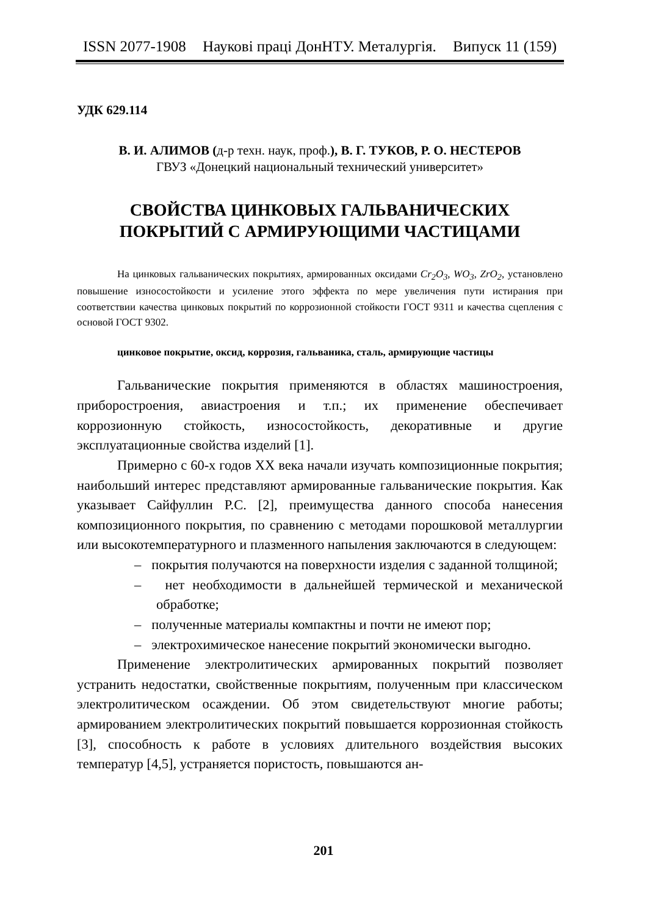ISSN 2077-1908 Наукові праці ДонНТУ. Металургія. Випуск 11 (159)
УДК 629.114
В. И. АЛИМОВ (д-р техн. наук, проф.), В. Г. ТУКОВ, Р. О. НЕСТЕРОВ
ГВУЗ «Донецкий национальный технический университет»
СВОЙСТВА ЦИНКОВЫХ ГАЛЬВАНИЧЕСКИХ
ПОКРЫТИЙ С АРМИРУЮЩИМИ ЧАСТИЦАМИ
На цинковых гальванических покрытиях, армированных оксидами Cr<sub>2</sub>O<sub>3</sub>, WO<sub>3</sub>, ZrO<sub>2</sub>, установлено повышение износостойкости и усиление этого эффекта по мере увеличения пути истирания при соответствии качества цинковых покрытий по коррозионной стойкости ГОСТ 9311 и качества сцепления с основой ГОСТ 9302.
цинковое покрытие, оксид, коррозия, гальваника, сталь, армирующие частицы
Гальванические покрытия применяются в областях машиностроения, приборостроения, авиастроения и т.п.; их применение обеспечивает коррозионную стойкость, износостойкость, декоративные и другие эксплуатационные свойства изделий [1].
Примерно с 60-х годов XX века начали изучать композиционные покрытия; наибольший интерес представляют армированные гальванические покрытия. Как указывает Сайфуллин Р.С. [2], преимущества данного способа нанесения композиционного покрытия, по сравнению с методами порошковой металлургии или высокотемпературного и плазменного напыления заключаются в следующем:
– покрытия получаются на поверхности изделия с заданной толщиной;
– нет необходимости в дальнейшей термической и механической обработке;
– полученные материалы компактны и почти не имеют пор;
– электрохимическое нанесение покрытий экономически выгодно.
Применение электролитических армированных покрытий позволяет устранить недостатки, свойственные покрытиям, полученным при классическом электролитическом осаждении. Об этом свидетельствуют многие работы; армированием электролитических покрытий повышается коррозионная стойкость [3], способность к работе в условиях длительного воздействия высоких температур [4,5], устраняется пористость, повышаются ан-
201